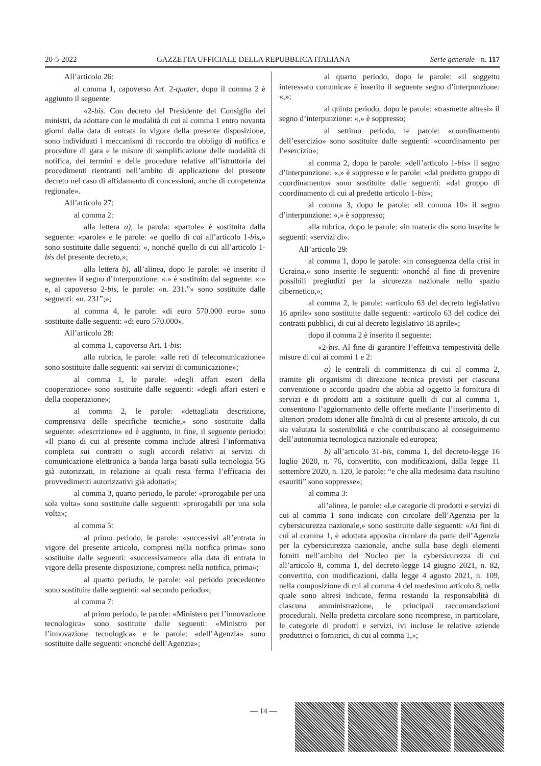20-5-2022 GAZZETTA UFFICIALE DELLA REPUBBLICA ITALIANA Serie generale - n. 117
All’articolo 26:
al comma 1, capoverso Art. 2-quater, dopo il comma 2 è aggiunto il seguente:
«2-bis. Con decreto del Presidente del Consiglio dei ministri, da adottare con le modalità di cui al comma 1 entro novanta giorni dalla data di entrata in vigore della presente disposizione, sono individuati i meccanismi di raccordo tra obbligo di notifica e procedure di gara e le misure di semplificazione delle modalità di notifica, dei termini e delle procedure relative all’istruttoria dei procedimenti rientranti nell’ambito di applicazione del presente decreto nel caso di affidamento di concessioni, anche di competenza regionale».
All’articolo 27:
al comma 2:
alla lettera a), la parola: «partole» è sostituita dalla seguente: «parole» e le parole: «e quello di cui all’articolo 1-bis,» sono sostituite dalle seguenti: «, nonché quello di cui all’articolo 1-bis del presente decreto,»;
alla lettera b), all’alinea, dopo le parole: «è inserito il seguente» il segno d’interpunzione: «.» è sostituito dal seguente: «:» e, al capoverso 2-bis, le parole: «n. 231.”» sono sostituite dalle seguenti: «n. 231”;»;
al comma 4, le parole: «di euro 570.000 euro» sono sostituite dalle seguenti: «di euro 570.000».
All’articolo 28:
al comma 1, capoverso Art. 1-bis:
alla rubrica, le parole: «alle reti di telecomunicazione» sono sostituite dalle seguenti: «ai servizi di comunicazione»;
al comma 1, le parole: «degli affari esteri della cooperazione» sono sostituite dalle seguenti: «degli affari esteri e della cooperazione»;
al comma 2, le parole: «dettagliata descrizione, comprensiva delle specifiche tecniche,» sono sostituite dalla seguente: «descrizione» ed è aggiunto, in fine, il seguente periodo: «Il piano di cui al presente comma include altresì l’informativa completa sui contratti o sugli accordi relativi ai servizi di comunicazione elettronica a banda larga basati sulla tecnologia 5G già autorizzati, in relazione ai quali resta ferma l’efficacia dei provvedimenti autorizzativi già adottati»;
al comma 3, quarto periodo, le parole: «prorogabile per una sola volta» sono sostituite dalle seguenti: «prorogabili per una sola volta»;
al comma 5:
al primo periodo, le parole: «successivi all’entrata in vigore del presente articolo, compresi nella notifica prima» sono sostituite dalle seguenti: «successivamente alla data di entrata in vigore della presente disposizione, compresi nella notifica, prima»;
al quarto periodo, le parole: «al periodo precedente» sono sostituite dalle seguenti: «al secondo periodo»;
al comma 7:
al primo periodo, le parole: «Ministero per l’innovazione tecnologica» sono sostituite dalle seguenti: «Ministro per l’innovazione tecnologica» e le parole: «dell’Agenzia» sono sostituite dalle seguenti: «nonché dell’Agenzia»;
al quarto periodo, dopo le parole: «il soggetto interessato comunica» è inserito il seguente segno d’interpunzione: «,»;
al quinto periodo, dopo le parole: «trasmette altresì» il segno d’interpunzione: «,» è soppresso;
al settimo periodo, le parole: «coordinamento dell’esercizio» sono sostituite dalle seguenti: «coordinamento per l’esercizio»;
al comma 2, dopo le parole: «dell’articolo 1-bis» il segno d’interpunzione: «,» è soppresso e le parole: «dal predetto gruppo di coordinamento» sono sostituite dalle seguenti: «dal gruppo di coordinamento di cui al predetto articolo 1-bis»;
al comma 3, dopo le parole: «Il comma 10» il segno d’interpunzione: «,» è soppresso;
alla rubrica, dopo le parole: «in materia di» sono inserite le seguenti: «servizi di».
All’articolo 29:
al comma 1, dopo le parole: «in conseguenza della crisi in Ucraina,» sono inserite le seguenti: «nonché al fine di prevenire possibili pregiudizi per la sicurezza nazionale nello spazio cibernetico,»;
al comma 2, le parole: «articolo 63 del decreto legislativo 16 aprile» sono sostituite dalle seguenti: «articolo 63 del codice dei contratti pubblici, di cui al decreto legislativo 18 aprile»;
dopo il comma 2 è inserito il seguente:
«2-bis. Al fine di garantire l’effettiva tempestività delle misure di cui ai commi 1 e 2:
a) le centrali di committenza di cui al comma 2, tramite gli organismi di direzione tecnica previsti per ciascuna convenzione o accordo quadro che abbia ad oggetto la fornitura di servizi e di prodotti atti a sostituire quelli di cui al comma 1, consentono l’aggiornamento delle offerte mediante l’inserimento di ulteriori prodotti idonei alle finalità di cui al presente articolo, di cui sia valutata la sostenibilità e che contribuiscano al conseguimento dell’autonomia tecnologica nazionale ed europea;
b) all’articolo 31-bis, comma 1, del decreto-legge 16 luglio 2020, n. 76, convertito, con modificazioni, dalla legge 11 settembre 2020, n. 120, le parole: “e che alla medesima data risultino esauriti” sono soppresse»;
al comma 3:
all’alinea, le parole: «Le categorie di prodotti e servizi di cui al comma 1 sono indicate con circolare dell’Agenzia per la cybersicurezza nazionale,» sono sostituite dalle seguenti: «Ai fini di cui al comma 1, è adottata apposita circolare da parte dell’Agenzia per la cybersicurezza nazionale, anche sulla base degli elementi forniti nell’ambito del Nucleo per la cybersicurezza di cui all’articolo 8, comma 1, del decreto-legge 14 giugno 2021, n. 82, convertito, con modificazioni, dalla legge 4 agosto 2021, n. 109, nella composizione di cui al comma 4 del medesimo articolo 8, nella quale sono altresì indicate, ferma restando la responsabilità di ciascuna amministrazione, le principali raccomandazioni procedurali. Nella predetta circolare sono ricomprese, in particolare, le categorie di prodotti e servizi, ivi incluse le relative aziende produttrici o fornitrici, di cui al comma 1,»;
— 14 —